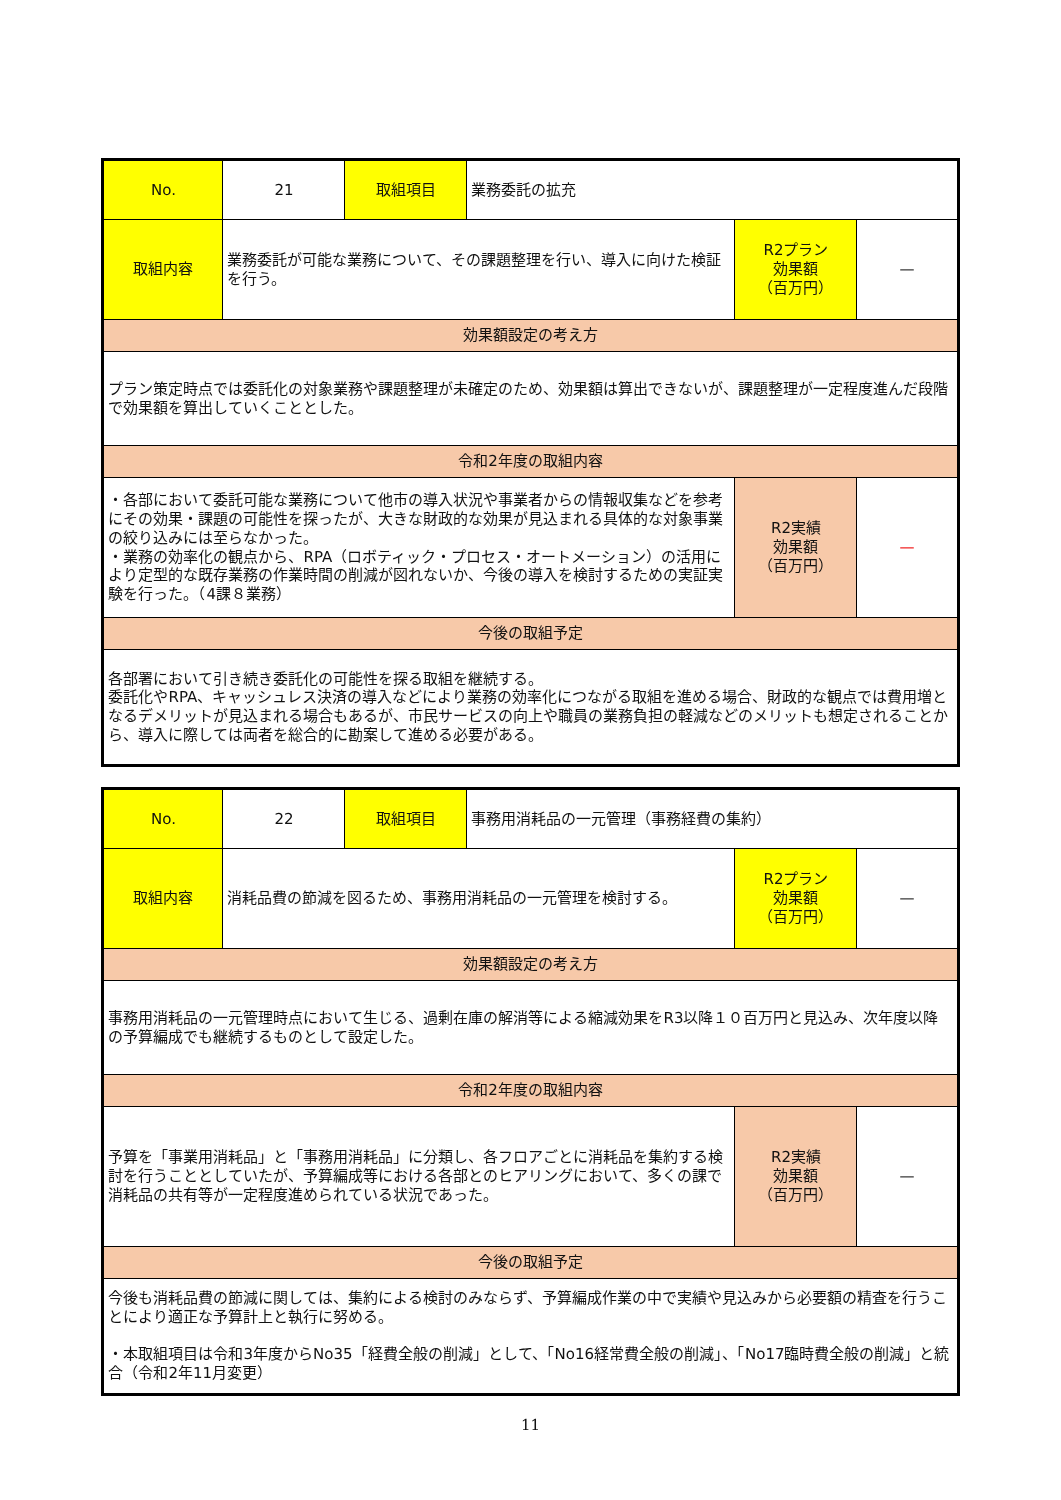| No. | 21 | 取組項目 | 業務委託の拡充 | | |
| 取組内容 | 業務委託が可能な業務について、その課題整理を行い、導入に向けた検証を行う。 | | | R2プラン 効果額 （百万円） | — |
| 効果額設定の考え方 | | | | | |
| プラン策定時点では委託化の対象業務や課題整理が未確定のため、効果額は算出できないが、課題整理が一定程度進んだ段階で効果額を算出していくこととした。 | | | | | |
| 令和2年度の取組内容 | | | | | |
| ・各部において委託可能な業務について他市の導入状況や事業者からの情報収集などを参考にその効果・課題の可能性を探ったが、大きな財政的な効果が見込まれる具体的な対象事業の絞り込みには至らなかった。 ・業務の効率化の観点から、RPA（ロボティック・プロセス・オートメーション）の活用により定型的な既存業務の作業時間の削減が図れないか、今後の導入を検討するための実証実験を行った。（4課８業務） | | | | R2実績 効果額 （百万円） | — |
| 今後の取組予定 | | | | | |
| 各部署において引き続き委託化の可能性を探る取組を継続する。 委託化やRPA、キャッシュレス決済の導入などにより業務の効率化につながる取組を進める場合、財政的な観点では費用増となるデメリットが見込まれる場合もあるが、市民サービスの向上や職員の業務負担の軽減などのメリットも想定されることから、導入に際しては両者を総合的に勘案して進める必要がある。 | | | | | |
| No. | 22 | 取組項目 | 事務用消耗品の一元管理（事務経費の集約） | | |
| 取組内容 | 消耗品費の節減を図るため、事務用消耗品の一元管理を検討する。 | | | R2プラン 効果額 （百万円） | — |
| 効果額設定の考え方 | | | | | |
| 事務用消耗品の一元管理時点において生じる、過剰在庫の解消等による縮減効果をR3以降１０百万円と見込み、次年度以降の予算編成でも継続するものとして設定した。 | | | | | |
| 令和2年度の取組内容 | | | | | |
| 予算を「事業用消耗品」と「事務用消耗品」に分類し、各フロアごとに消耗品を集約する検討を行うこととしていたが、予算編成等における各部とのヒアリングにおいて、多くの課で消耗品の共有等が一定程度進められている状況であった。 | | | | R2実績 効果額 （百万円） | — |
| 今後の取組予定 | | | | | |
| 今後も消耗品費の節減に関しては、集約による検討のみならず、予算編成作業の中で実績や見込みから必要額の精査を行うことにより適正な予算計上と執行に努める。 ・本取組項目は令和3年度からNo35「経費全般の削減」として、「No16経常費全般の削減」、「No17臨時費全般の削減」と統合（令和2年11月変更） | | | | | |
11